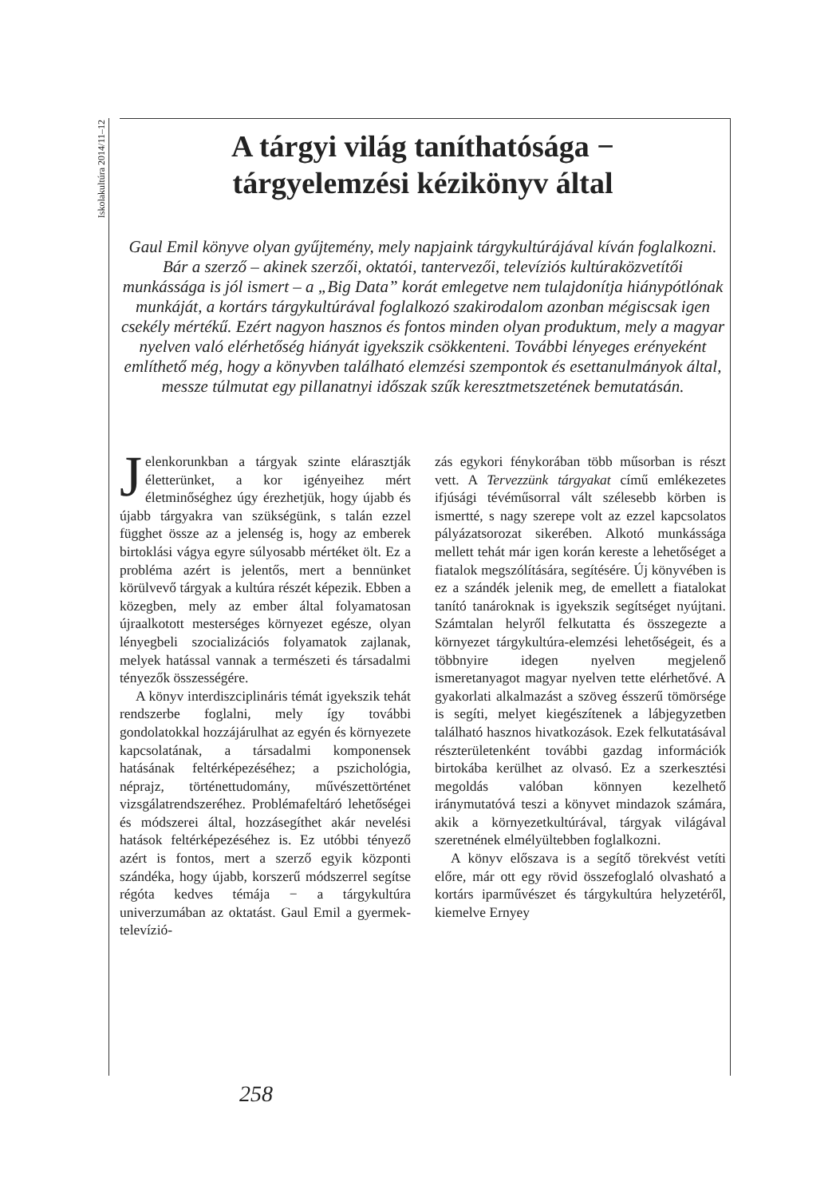Iskolakultúra 2014/11–12
A tárgyi világ taníthatósága −
tárgyelemzési kézikönyv által
Gaul Emil könyve olyan gyűjtemény, mely napjaink tárgykultúrájával kíván foglalkozni. Bár a szerző – akinek szerzői, oktatói, tantervezői, televíziós kultúraközvetítői munkássága is jól ismert – a „Big Data” korát emlegetve nem tulajdonítja hiánypótlónak munkáját, a kortárs tárgykultúrával foglalkozó szakirodalom azonban mégiscsak igen csekély mértékű. Ezért nagyon hasznos és fontos minden olyan produktum, mely a magyar nyelven való elérhetőség hiányát igyekszik csökkenteni. További lényeges erényeként említhető még, hogy a könyvben található elemzési szempontok és esettanulmányok által, messze túlmutat egy pillanatnyi időszak szűk keresztmetszetének bemutatásán.
Jelenkorunkban a tárgyak szinte elárasztják életterünket, a kor igényeihez mért életminőséghez úgy érezhetjük, hogy újabb és újabb tárgyakra van szükségünk, s talán ezzel függhet össze az a jelenség is, hogy az emberek birtoklási vágya egyre súlyosabb mértéket ölt. Ez a probléma azért is jelentős, mert a bennünket körülvevő tárgyak a kultúra részét képezik. Ebben a közegben, mely az ember által folyamatosan újraalkotott mesterséges környezet egésze, olyan lényegbeli szocializációs folyamatok zajlanak, melyek hatással vannak a természeti és társadalmi tényezők összességére.
A könyv interdiszciplináris témát igyekszik tehát rendszerbe foglalni, mely így további gondolatokkal hozzájárulhat az egyén és környezete kapcsolatának, a társadalmi komponensek hatásának feltérképezéséhez; a pszichológia, néprajz, történettudomány, művészettörténet vizsgálatrendszeréhez. Problémafeltáró lehetőségei és módszerei által, hozzásegíthet akár nevelési hatások feltérképezéséhez is. Ez utóbbi tényező azért is fontos, mert a szerző egyik központi szándéka, hogy újabb, korszerű módszerrel segítse régóta kedves témája − a tárgykultúra univerzumában az oktatást. Gaul Emil a gyermek-televízió-
zás egykori fénykorában több műsorban is részt vett. A Tervezzünk tárgyakat című emlékezetes ifjúsági tévéműsorral vált szélesebb körben is ismertté, s nagy szerepe volt az ezzel kapcsolatos pályázatsorozat sikerében. Alkotó munkássága mellett tehát már igen korán kereste a lehetőséget a fiatalok megszólítására, segítésére. Új könyvében is ez a szándék jelenik meg, de emellett a fiatalokat tanító tanároknak is igyekszik segítséget nyújtani. Számtalan helyről felkutatta és összegezte a környezet tárgykultúra-elemzési lehetőségeit, és a többnyire idegen nyelven megjelenő ismeretanyagot magyar nyelven tette elérhetővé. A gyakorlati alkalmazást a szöveg ésszerű tömörsége is segíti, melyet kiegészítenek a lábjegyzetben található hasznos hivatkozások. Ezek felkutatásával részterületenként további gazdag információk birtokába kerülhet az olvasó. Ez a szerkesztési megoldás valóban könnyen kezelhető iránymutatóvá teszi a könyvet mindazok számára, akik a környezetkultúrával, tárgyak világával szeretnének elmélyültebben foglalkozni.
A könyv előszava is a segítő törekvést vetíti előre, már ott egy rövid összefoglaló olvasható a kortárs iparművészet és tárgykultúra helyzetéről, kiemelve Ernyey
258